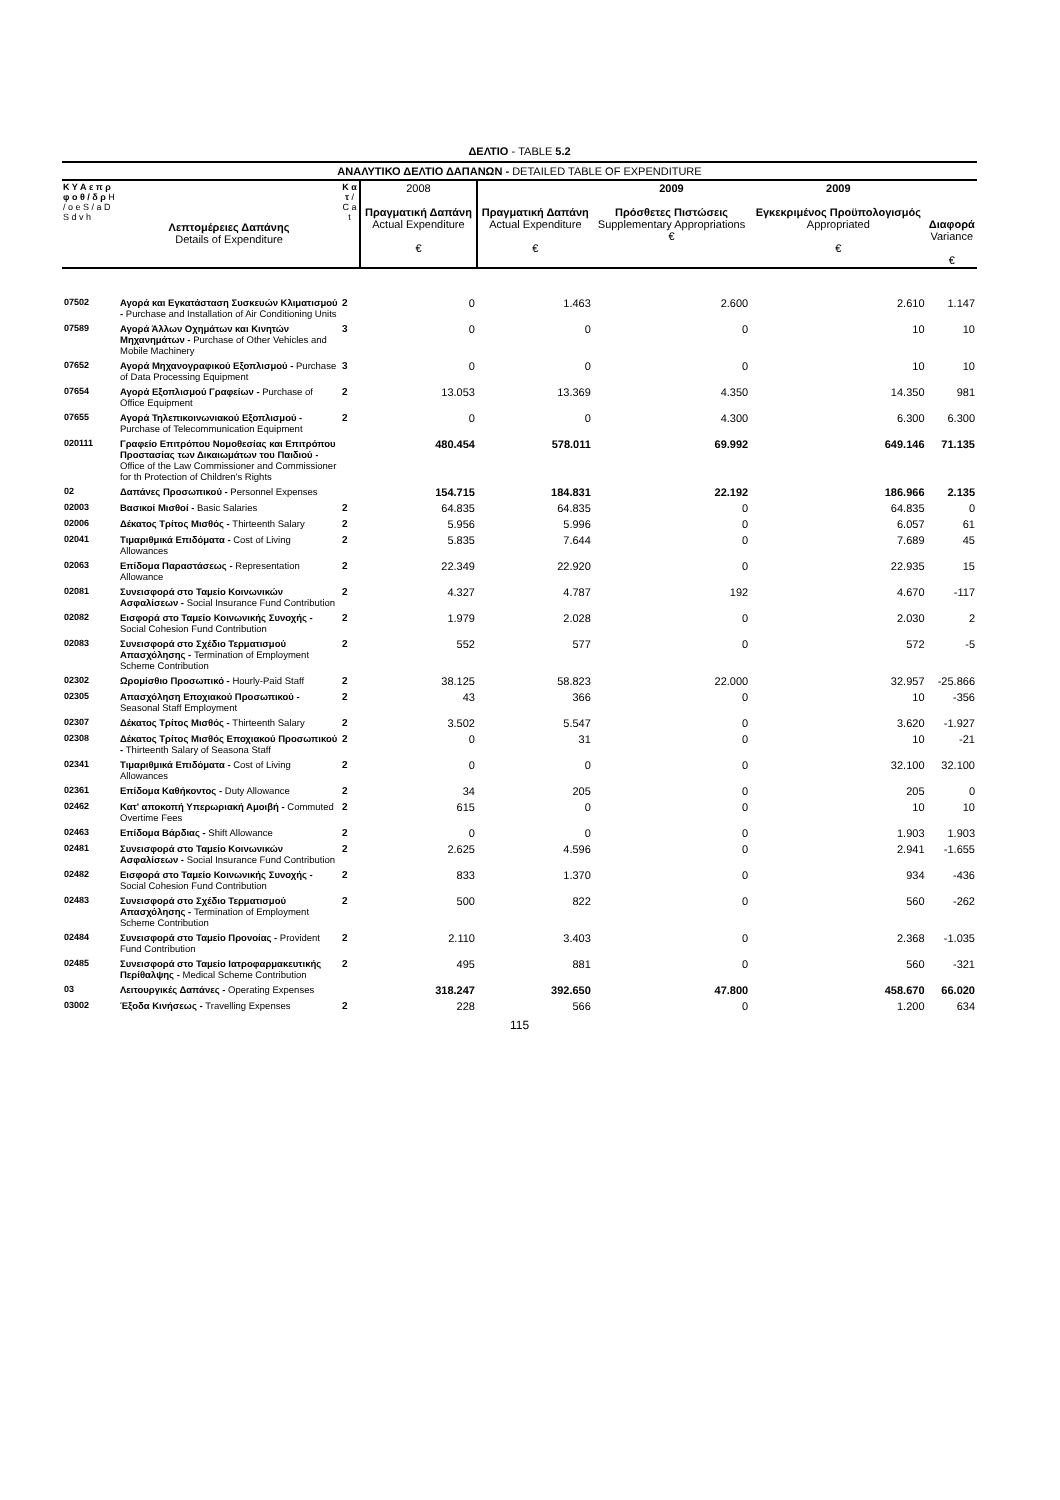ΔΕΛΤΙΟ - TABLE 5.2
ΑΝΑΛΥΤΙΚΟ ΔΕΛΤΙΟ ΔΑΠΑΝΩΝ - DETAILED TABLE OF EXPENDITURE
| Κ Υ Α ε π ρ φ ο θ / δ ρ Η / ο e S / a D S d v h | Λεπτομέρειες Δαπάνης Details of Expenditure | Κ α τ / C a t | 2008 Πραγματική Δαπάνη Actual Expenditure € | Πραγματική Δαπάνη Actual Expenditure € | 2009 Πρόσθετες Πιστώσεις Supplementary Appropriations € | 2009 Εγκεκριμένος Προϋπολογισμός Appropriated € | Διαφορά Variance € |
| --- | --- | --- | --- | --- | --- | --- | --- |
| 07502 | Αγορά και Εγκατάσταση Συσκευών Κλιματισμού - Purchase and Installation of Air Conditioning Units | 2 | 0 | 1.463 | 2.600 | 2.610 | 1.147 |
| 07589 | Αγορά Άλλων Οχημάτων και Κινητών Μηχανημάτων - Purchase of Other Vehicles and Mobile Machinery | 3 | 0 | 0 | 0 | 10 | 10 |
| 07652 | Αγορά Μηχανογραφικού Εξοπλισμού - Purchase of Data Processing Equipment | 3 | 0 | 0 | 0 | 10 | 10 |
| 07654 | Αγορά Εξοπλισμού Γραφείων - Purchase of Office Equipment | 2 | 13.053 | 13.369 | 4.350 | 14.350 | 981 |
| 07655 | Αγορά Τηλεπικοινωνιακού Εξοπλισμού - Purchase of Telecommunication Equipment | 2 | 0 | 0 | 4.300 | 6.300 | 6.300 |
| 020111 | Γραφείο Επιτρόπου Νομοθεσίας και Επιτρόπου Προστασίας των Δικαιωμάτων του Παιδιού - Office of the Law Commissioner and Commissioner for th Protection of Children's Rights | | 480.454 | 578.011 | 69.992 | 649.146 | 71.135 |
| 02 | Δαπάνες Προσωπικού - Personnel Expenses | | 154.715 | 184.831 | 22.192 | 186.966 | 2.135 |
| 02003 | Βασικοί Μισθοί - Basic Salaries | 2 | 64.835 | 64.835 | 0 | 64.835 | 0 |
| 02006 | Δέκατος Τρίτος Μισθός - Thirteenth Salary | 2 | 5.956 | 5.996 | 0 | 6.057 | 61 |
| 02041 | Τιμαριθμικά Επιδόματα - Cost of Living Allowances | 2 | 5.835 | 7.644 | 0 | 7.689 | 45 |
| 02063 | Επίδομα Παραστάσεως - Representation Allowance | 2 | 22.349 | 22.920 | 0 | 22.935 | 15 |
| 02081 | Συνεισφορά στο Ταμείο Κοινωνικών Ασφαλίσεων - Social Insurance Fund Contribution | 2 | 4.327 | 4.787 | 192 | 4.670 | -117 |
| 02082 | Εισφορά στο Ταμείο Κοινωνικής Συνοχής - Social Cohesion Fund Contribution | 2 | 1.979 | 2.028 | 0 | 2.030 | 2 |
| 02083 | Συνεισφορά στο Σχέδιο Τερματισμού Απασχόλησης - Termination of Employment Scheme Contribution | 2 | 552 | 577 | 0 | 572 | -5 |
| 02302 | Ωρομίσθιο Προσωπικό - Hourly-Paid Staff | 2 | 38.125 | 58.823 | 22.000 | 32.957 | -25.866 |
| 02305 | Απασχόληση Εποχιακού Προσωπικού - Seasonal Staff Employment | 2 | 43 | 366 | 0 | 10 | -356 |
| 02307 | Δέκατος Τρίτος Μισθός - Thirteenth Salary | 2 | 3.502 | 5.547 | 0 | 3.620 | -1.927 |
| 02308 | Δέκατος Τρίτος Μισθός Εποχιακού Προσωπικού - Thirteenth Salary of Seasona Staff | 2 | 0 | 31 | 0 | 10 | -21 |
| 02341 | Τιμαριθμικά Επιδόματα - Cost of Living Allowances | 2 | 0 | 0 | 0 | 32.100 | 32.100 |
| 02361 | Επίδομα Καθήκοντος - Duty Allowance | 2 | 34 | 205 | 0 | 205 | 0 |
| 02462 | Κατ' αποκοπή Υπερωριακή Αμοιβή - Commuted Overtime Fees | 2 | 615 | 0 | 0 | 10 | 10 |
| 02463 | Επίδομα Βάρδιας - Shift Allowance | 2 | 0 | 0 | 0 | 1.903 | 1.903 |
| 02481 | Συνεισφορά στο Ταμείο Κοινωνικών Ασφαλίσεων - Social Insurance Fund Contribution | 2 | 2.625 | 4.596 | 0 | 2.941 | -1.655 |
| 02482 | Εισφορά στο Ταμείο Κοινωνικής Συνοχής - Social Cohesion Fund Contribution | 2 | 833 | 1.370 | 0 | 934 | -436 |
| 02483 | Συνεισφορά στο Σχέδιο Τερματισμού Απασχόλησης - Termination of Employment Scheme Contribution | 2 | 500 | 822 | 0 | 560 | -262 |
| 02484 | Συνεισφορά στο Ταμείο Προνοίας - Provident Fund Contribution | 2 | 2.110 | 3.403 | 0 | 2.368 | -1.035 |
| 02485 | Συνεισφορά στο Ταμείο Ιατροφαρμακευτικής Περίθαλψης - Medical Scheme Contribution | 2 | 495 | 881 | 0 | 560 | -321 |
| 03 | Λειτουργικές Δαπάνες - Operating Expenses | | 318.247 | 392.650 | 47.800 | 458.670 | 66.020 |
| 03002 | Έξοδα Κινήσεως - Travelling Expenses | 2 | 228 | 566 | 0 | 1.200 | 634 |
115